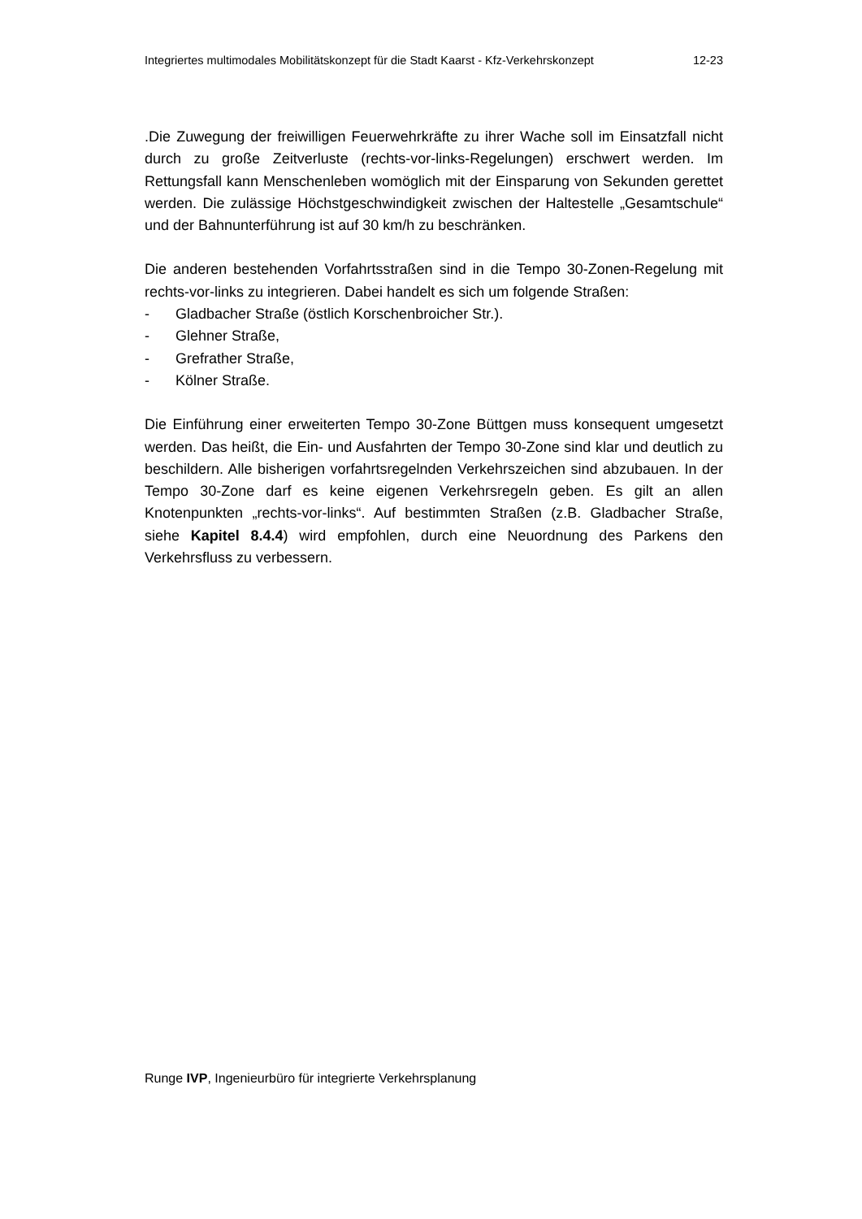Integriertes multimodales Mobilitätskonzept für die Stadt Kaarst - Kfz-Verkehrskonzept 12-23
.Die Zuwegung der freiwilligen Feuerwehrkräfte zu ihrer Wache soll im Einsatzfall nicht durch zu große Zeitverluste (rechts-vor-links-Regelungen) erschwert werden. Im Rettungsfall kann Menschenleben womöglich mit der Einsparung von Sekunden gerettet werden. Die zulässige Höchstgeschwindigkeit zwischen der Haltestelle „Gesamtschule“ und der Bahnunterführung ist auf 30 km/h zu beschränken.
Die anderen bestehenden Vorfahrtsstraßen sind in die Tempo 30-Zonen-Regelung mit rechts-vor-links zu integrieren. Dabei handelt es sich um folgende Straßen:
- Gladbacher Straße (östlich Korschenbroicher Str.).
- Glehner Straße,
- Grefrather Straße,
- Kölner Straße.
Die Einführung einer erweiterten Tempo 30-Zone Büttgen muss konsequent umgesetzt werden. Das heißt, die Ein- und Ausfahrten der Tempo 30-Zone sind klar und deutlich zu beschildern. Alle bisherigen vorfahrtsregelnden Verkehrszeichen sind abzubauen. In der Tempo 30-Zone darf es keine eigenen Verkehrsregeln geben. Es gilt an allen Knotenpunkten „rechts-vor-links“. Auf bestimmten Straßen (z.B. Gladbacher Straße, siehe Kapitel 8.4.4) wird empfohlen, durch eine Neuordnung des Parkens den Verkehrsfluss zu verbessern.
Runge IVP, Ingenieurbüro für integrierte Verkehrsplanung